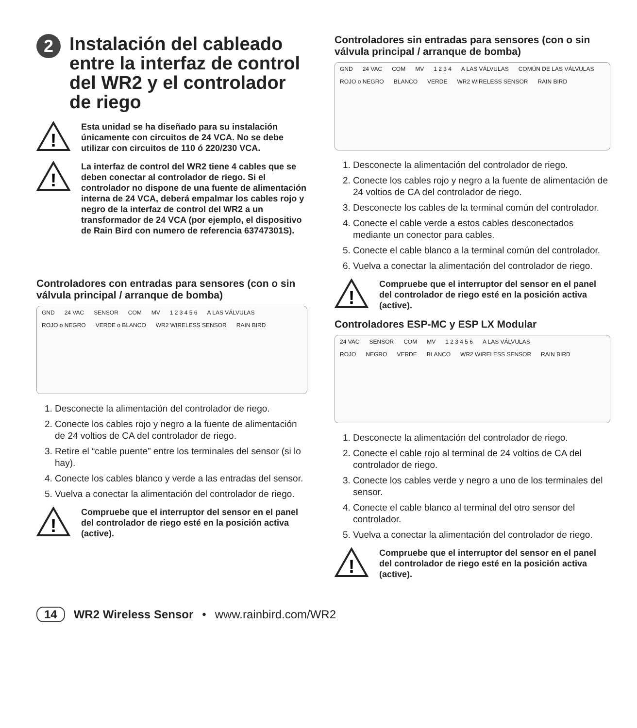2 Instalación del cableado entre la interfaz de control del WR2 y el controlador de riego
!
Esta unidad se ha diseñado para su instalación únicamente con circuitos de 24 VCA. No se debe utilizar con circuitos de 110 ó 220/230 VCA.
!
La interfaz de control del WR2 tiene 4 cables que se deben conectar al controlador de riego. Si el controlador no dispone de una fuente de alimentación interna de 24 VCA, deberá empalmar los cables rojo y negro de la interfaz de control del WR2 a un transformador de 24 VCA (por ejemplo, el dispositivo de Rain Bird con numero de referencia 63747301S).
Controladores con entradas para sensores (con o sin válvula principal / arranque de bomba)
GND 24 VAC SENSOR COM MV 1 2 3 4 5 6 A LAS VÁLVULAS
ROJO o NEGRO VERDE o BLANCO WR2 WIRELESS SENSOR RAIN BIRD
1. Desconecte la alimentación del controlador de riego.
2. Conecte los cables rojo y negro a la fuente de alimentación de 24 voltios de CA del controlador de riego.
3. Retire el “cable puente” entre los terminales del sensor (si lo hay).
4. Conecte los cables blanco y verde a las entradas del sensor.
5. Vuelva a conectar la alimentación del controlador de riego.
!
Compruebe que el interruptor del sensor en el panel del controlador de riego esté en la posición activa (active).
Controladores sin entradas para sensores (con o sin válvula principal / arranque de bomba)
GND 24 VAC COM MV 1 2 3 4 A LAS VÁLVULAS COMÚN DE LAS VÁLVULAS
ROJO o NEGRO BLANCO VERDE WR2 WIRELESS SENSOR RAIN BIRD
1. Desconecte la alimentación del controlador de riego.
2. Conecte los cables rojo y negro a la fuente de alimentación de 24 voltios de CA del controlador de riego.
3. Desconecte los cables de la terminal común del controlador.
4. Conecte el cable verde a estos cables desconectados mediante un conector para cables.
5. Conecte el cable blanco a la terminal común del controlador.
6. Vuelva a conectar la alimentación del controlador de riego.
!
Compruebe que el interruptor del sensor en el panel del controlador de riego esté en la posición activa (active).
Controladores ESP-MC y ESP LX Modular
24 VAC SENSOR COM MV 1 2 3 4 5 6 A LAS VÁLVULAS
ROJO NEGRO VERDE BLANCO WR2 WIRELESS SENSOR RAIN BIRD
1. Desconecte la alimentación del controlador de riego.
2. Conecte el cable rojo al terminal de 24 voltios de CA del controlador de riego.
3. Conecte los cables verde y negro a uno de los terminales del sensor.
4. Conecte el cable blanco al terminal del otro sensor del controlador.
5. Vuelva a conectar la alimentación del controlador de riego.
!
Compruebe que el interruptor del sensor en el panel del controlador de riego esté en la posición activa (active).
14 WR2 Wireless Sensor • www.rainbird.com/WR2